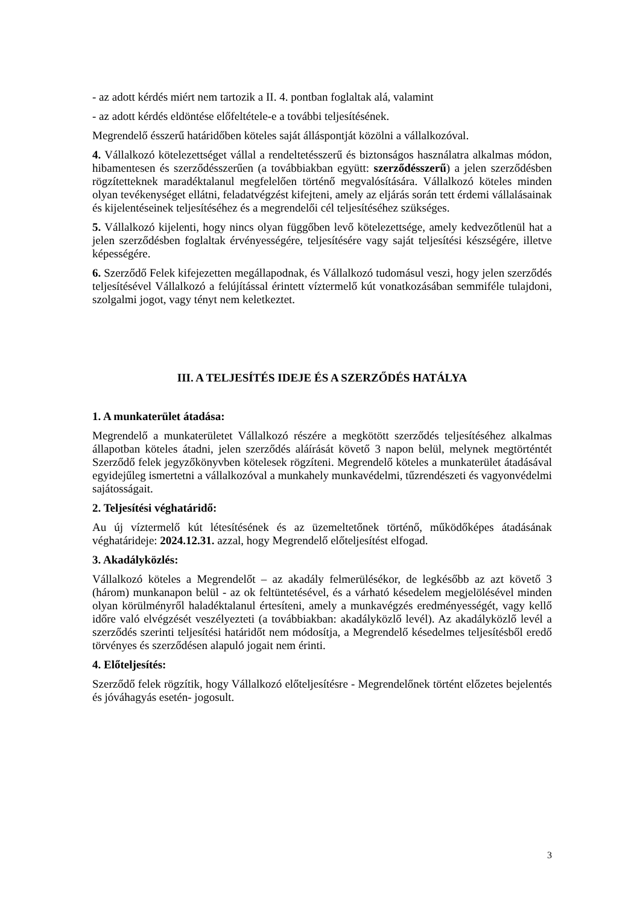- az adott kérdés miért nem tartozik a II. 4. pontban foglaltak alá, valamint
- az adott kérdés eldöntése előfeltétele-e a további teljesítésének.
Megrendelő ésszerű határidőben köteles saját álláspontját közölni a vállalkozóval.
4. Vállalkozó kötelezettséget vállal a rendeltetésszerű és biztonságos használatra alkalmas módon, hibamentesen és szerződésszerűen (a továbbiakban együtt: szerződésszerű) a jelen szerződésben rögzítetteknek maradéktalanul megfelelően történő megvalósítására. Vállalkozó köteles minden olyan tevékenységet ellátni, feladatvégzést kifejteni, amely az eljárás során tett érdemi vállalásainak és kijelentéseinek teljesítéséhez és a megrendelői cél teljesítéséhez szükséges.
5. Vállalkozó kijelenti, hogy nincs olyan függőben levő kötelezettsége, amely kedvezőtlenül hat a jelen szerződésben foglaltak érvényességére, teljesítésére vagy saját teljesítési készségére, illetve képességére.
6. Szerződő Felek kifejezetten megállapodnak, és Vállalkozó tudomásul veszi, hogy jelen szerződés teljesítésével Vállalkozó a felújítással érintett víztermelő kút vonatkozásában semmiféle tulajdoni, szolgalmi jogot, vagy tényt nem keletkeztet.
III. A TELJESÍTÉS IDEJE ÉS A SZERZŐDÉS HATÁLYA
1. A munkaterület átadása:
Megrendelő a munkaterületet Vállalkozó részére a megkötött szerződés teljesítéséhez alkalmas állapotban köteles átadni, jelen szerződés aláírását követő 3 napon belül, melynek megtörténtét Szerződő felek jegyzőkönyvben kötelesek rögzíteni. Megrendelő köteles a munkaterület átadásával egyidejűleg ismertetni a vállalkozóval a munkahely munkavédelmi, tűzrendészeti és vagyonvédelmi sajátosságait.
2. Teljesítési véghatáridő:
Au új víztermelő kút létesítésének és az üzemeltetőnek történő, működőképes átadásának véghatárideje: 2024.12.31. azzal, hogy Megrendelő előteljesítést elfogad.
3. Akadályközlés:
Vállalkozó köteles a Megrendelőt – az akadály felmerülésékor, de legkésőbb az azt követő 3 (három) munkanapon belül - az ok feltüntetésével, és a várható késedelem megjelölésével minden olyan körülményről haladéktalanul értesíteni, amely a munkavégzés eredményességét, vagy kellő időre való elvégzését veszélyezteti (a továbbiakban: akadályközlő levél). Az akadályközlő levél a szerződés szerinti teljesítési határidőt nem módosítja, a Megrendelő késedelmes teljesítésből eredő törvényes és szerződésen alapuló jogait nem érinti.
4. Előteljesítés:
Szerződő felek rögzítik, hogy Vállalkozó előteljesítésre - Megrendelőnek történt előzetes bejelentés és jóváhagyás esetén- jogosult.
3